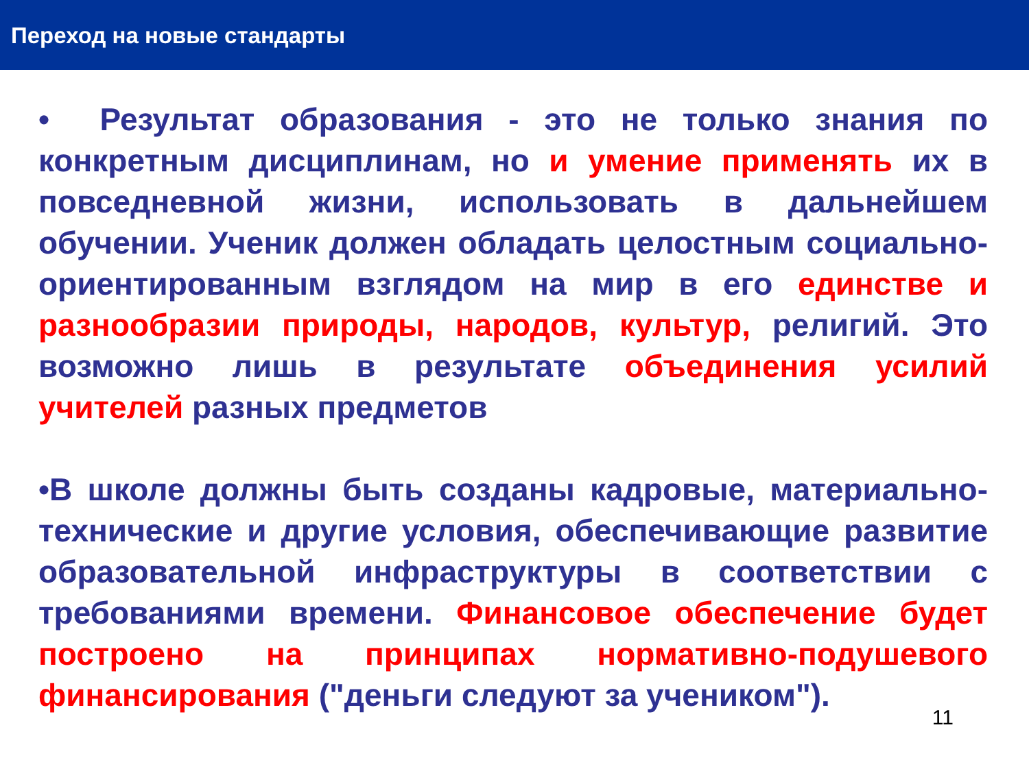Переход на новые стандарты
• Результат образования - это не только знания по конкретным дисциплинам, но и умение применять их в повседневной жизни, использовать в дальнейшем обучении. Ученик должен обладать целостным социально-ориентированным взглядом на мир в его единстве и разнообразии природы, народов, культур, религий. Это возможно лишь в результате объединения усилий учителей разных предметов
•В школе должны быть созданы кадровые, материально-технические и другие условия, обеспечивающие развитие образовательной инфраструктуры в соответствии с требованиями времени. Финансовое обеспечение будет построено на принципах нормативно-подушевого финансирования ("деньги следуют за учеником").
11